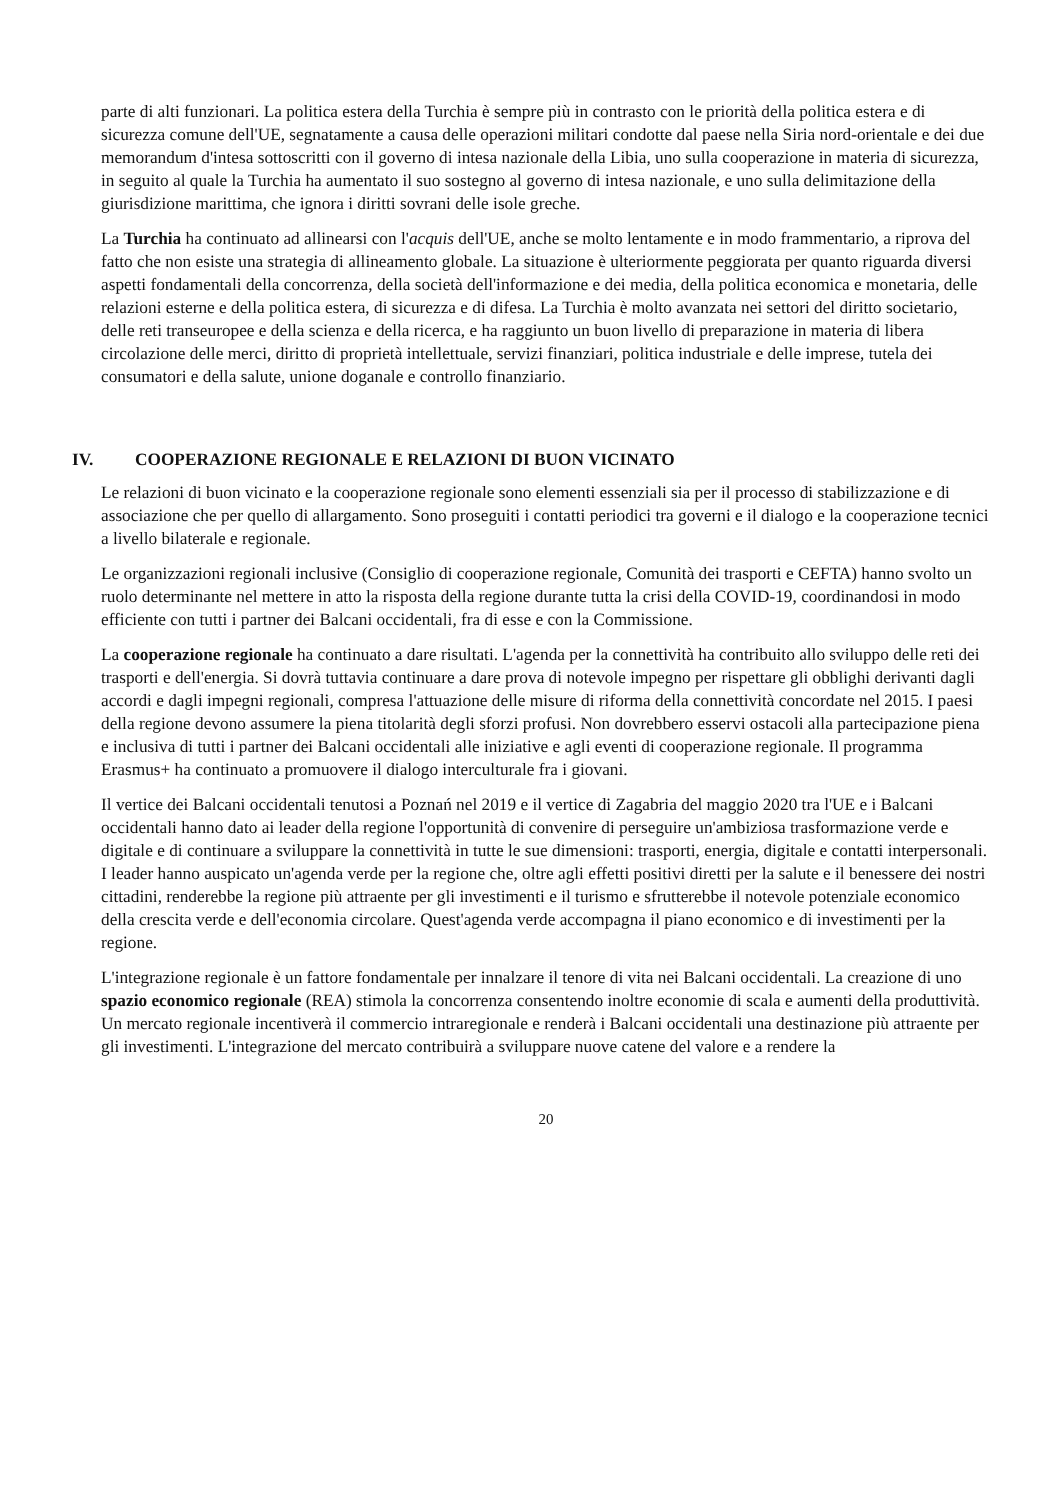parte di alti funzionari. La politica estera della Turchia è sempre più in contrasto con le priorità della politica estera e di sicurezza comune dell'UE, segnatamente a causa delle operazioni militari condotte dal paese nella Siria nord-orientale e dei due memorandum d'intesa sottoscritti con il governo di intesa nazionale della Libia, uno sulla cooperazione in materia di sicurezza, in seguito al quale la Turchia ha aumentato il suo sostegno al governo di intesa nazionale, e uno sulla delimitazione della giurisdizione marittima, che ignora i diritti sovrani delle isole greche.
La Turchia ha continuato ad allinearsi con l'acquis dell'UE, anche se molto lentamente e in modo frammentario, a riprova del fatto che non esiste una strategia di allineamento globale. La situazione è ulteriormente peggiorata per quanto riguarda diversi aspetti fondamentali della concorrenza, della società dell'informazione e dei media, della politica economica e monetaria, delle relazioni esterne e della politica estera, di sicurezza e di difesa. La Turchia è molto avanzata nei settori del diritto societario, delle reti transeuropee e della scienza e della ricerca, e ha raggiunto un buon livello di preparazione in materia di libera circolazione delle merci, diritto di proprietà intellettuale, servizi finanziari, politica industriale e delle imprese, tutela dei consumatori e della salute, unione doganale e controllo finanziario.
IV. COOPERAZIONE REGIONALE E RELAZIONI DI BUON VICINATO
Le relazioni di buon vicinato e la cooperazione regionale sono elementi essenziali sia per il processo di stabilizzazione e di associazione che per quello di allargamento. Sono proseguiti i contatti periodici tra governi e il dialogo e la cooperazione tecnici a livello bilaterale e regionale.
Le organizzazioni regionali inclusive (Consiglio di cooperazione regionale, Comunità dei trasporti e CEFTA) hanno svolto un ruolo determinante nel mettere in atto la risposta della regione durante tutta la crisi della COVID-19, coordinandosi in modo efficiente con tutti i partner dei Balcani occidentali, fra di esse e con la Commissione.
La cooperazione regionale ha continuato a dare risultati. L'agenda per la connettività ha contribuito allo sviluppo delle reti dei trasporti e dell'energia. Si dovrà tuttavia continuare a dare prova di notevole impegno per rispettare gli obblighi derivanti dagli accordi e dagli impegni regionali, compresa l'attuazione delle misure di riforma della connettività concordate nel 2015. I paesi della regione devono assumere la piena titolarità degli sforzi profusi. Non dovrebbero esservi ostacoli alla partecipazione piena e inclusiva di tutti i partner dei Balcani occidentali alle iniziative e agli eventi di cooperazione regionale. Il programma Erasmus+ ha continuato a promuovere il dialogo interculturale fra i giovani.
Il vertice dei Balcani occidentali tenutosi a Poznań nel 2019 e il vertice di Zagabria del maggio 2020 tra l'UE e i Balcani occidentali hanno dato ai leader della regione l'opportunità di convenire di perseguire un'ambiziosa trasformazione verde e digitale e di continuare a sviluppare la connettività in tutte le sue dimensioni: trasporti, energia, digitale e contatti interpersonali. I leader hanno auspicato un'agenda verde per la regione che, oltre agli effetti positivi diretti per la salute e il benessere dei nostri cittadini, renderebbe la regione più attraente per gli investimenti e il turismo e sfrutterebbe il notevole potenziale economico della crescita verde e dell'economia circolare. Quest'agenda verde accompagna il piano economico e di investimenti per la regione.
L'integrazione regionale è un fattore fondamentale per innalzare il tenore di vita nei Balcani occidentali. La creazione di uno spazio economico regionale (REA) stimola la concorrenza consentendo inoltre economie di scala e aumenti della produttività. Un mercato regionale incentiverà il commercio intraregionale e renderà i Balcani occidentali una destinazione più attraente per gli investimenti. L'integrazione del mercato contribuirà a sviluppare nuove catene del valore e a rendere la
20